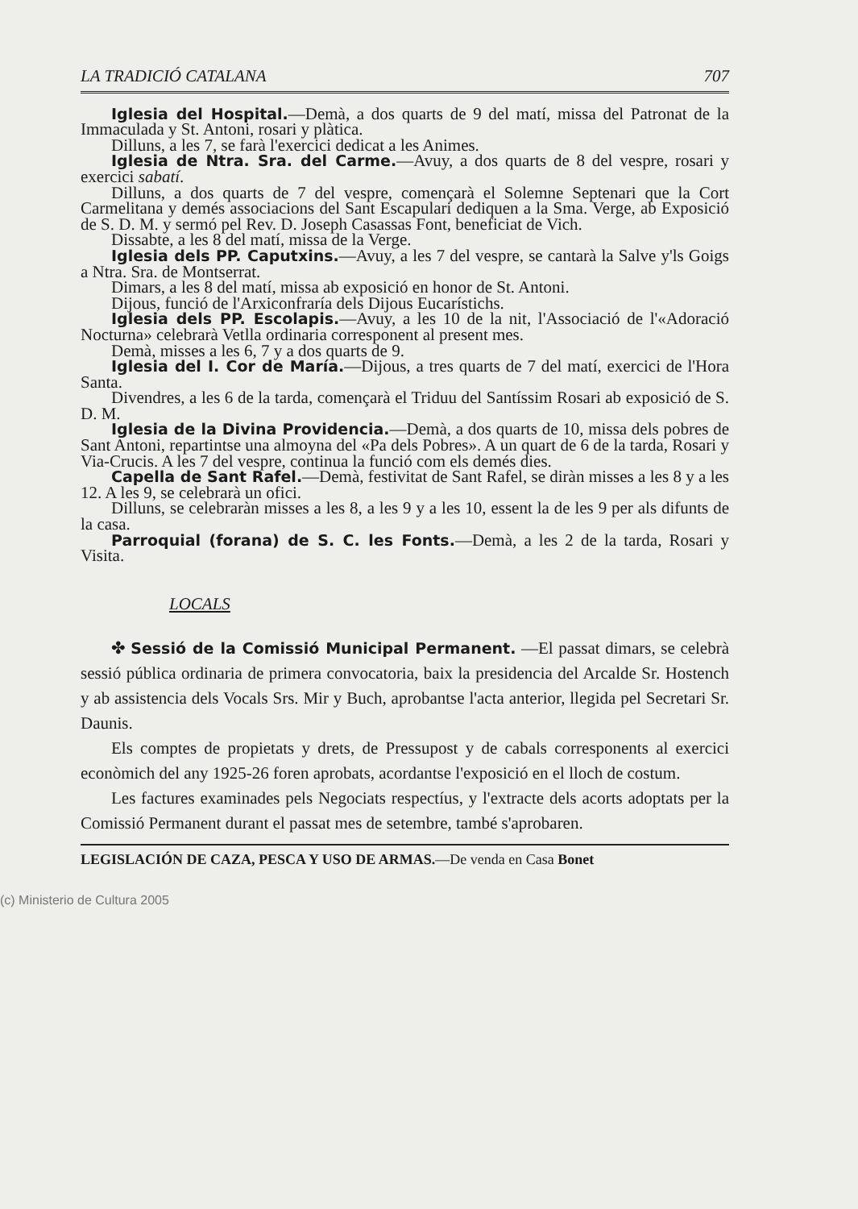LA TRADICIÓ CATALANA 707
Iglesia del Hospital.—Demà, a dos quarts de 9 del matí, missa del Patronat de la Immaculada y St. Antoni, rosari y plàtica.
Dilluns, a les 7, se farà l'exercici dedicat a les Animes.
Iglesia de Ntra. Sra. del Carme.—Avuy, a dos quarts de 8 del vespre, rosari y exercici sabatí.
Dilluns, a dos quarts de 7 del vespre, començarà el Solemne Septenari que la Cort Carmelitana y demés associacions del Sant Escapulari dediquen a la Sma. Verge, ab Exposició de S. D. M. y sermó pel Rev. D. Joseph Casassas Font, beneficiat de Vich.
Dissabte, a les 8 del matí, missa de la Verge.
Iglesia dels PP. Caputxins.—Avuy, a les 7 del vespre, se cantarà la Salve y'ls Goigs a Ntra. Sra. de Montserrat.
Dimars, a les 8 del matí, missa ab exposició en honor de St. Antoni.
Dijous, funció de l'Arxiconfraría dels Dijous Eucarístichs.
Iglesia dels PP. Escolapis.—Avuy, a les 10 de la nit, l'Associació de l'«Adoració Nocturna» celebrarà Vetlla ordinaria corresponent al present mes.
Demà, misses a les 6, 7 y a dos quarts de 9.
Iglesia del I. Cor de María.—Dijous, a tres quarts de 7 del matí, exercici de l'Hora Santa.
Divendres, a les 6 de la tarda, començarà el Triduu del Santíssim Rosari ab exposició de S. D. M.
Iglesia de la Divina Providencia.—Demà, a dos quarts de 10, missa dels pobres de Sant Antoni, repartintse una almoyna del «Pa dels Pobres». A un quart de 6 de la tarda, Rosari y Via-Crucis. A les 7 del vespre, continua la funció com els demés dies.
Capella de Sant Rafel.—Demà, festivitat de Sant Rafel, se diràn misses a les 8 y a les 12. A les 9, se celebrarà un ofici.
Dilluns, se celebraràn misses a les 8, a les 9 y a les 10, essent la de les 9 per als difunts de la casa.
Parroquial (forana) de S. C. les Fonts.—Demà, a les 2 de la tarda, Rosari y Visita.
LOCALS
✤ Sessió de la Comissió Municipal Permanent. —El passat dimars, se celebrà sessió pública ordinaria de primera convocatoria, baix la presidencia del Arcalde Sr. Hostench y ab assistencia dels Vocals Srs. Mir y Buch, aprobantse l'acta anterior, llegida pel Secretari Sr. Daunis.
Els comptes de propietats y drets, de Pressupost y de cabals corresponents al exercici econòmich del any 1925-26 foren aprobats, acordantse l'exposició en el lloch de costum.
Les factures examinades pels Negociats respectíus, y l'extracte dels acorts adoptats per la Comissió Permanent durant el passat mes de setembre, també s'aprobaren.
LEGISLACIÓN DE CAZA, PESCA Y USO DE ARMAS.—De venda en Casa Bonet
(c) Ministerio de Cultura 2005